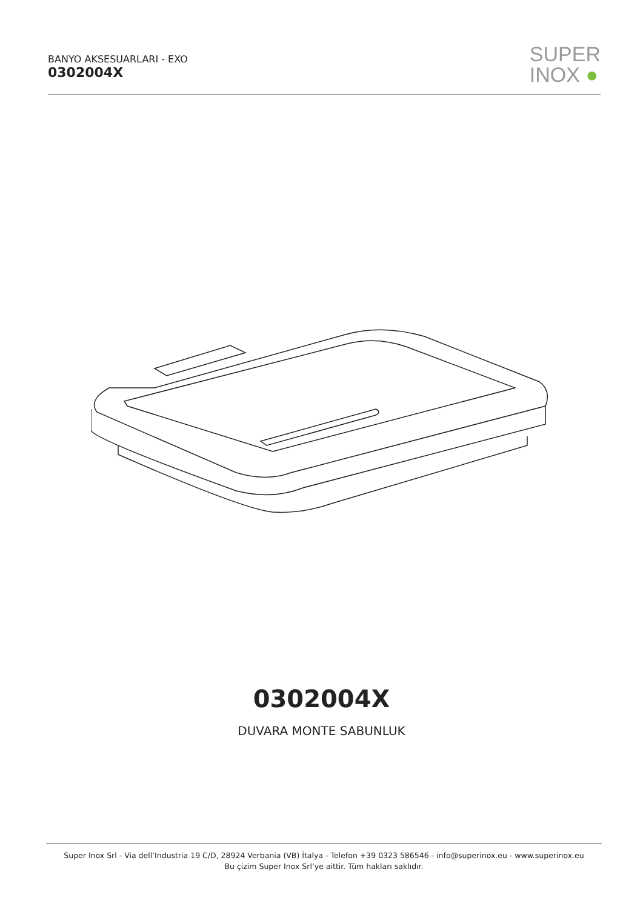BANYO AKSESUARLARI - EXO
0302004X
SUPER
INOX ●
0302004X
DUVARA MONTE SABUNLUK
Super Inox Srl - Via dell’Industria 19 C/D, 28924 Verbania (VB) İtalya - Telefon +39 0323 586546 - info@superinox.eu - www.superinox.eu
Bu çizim Super Inox Srl’ye aittir. Tüm hakları saklıdır.